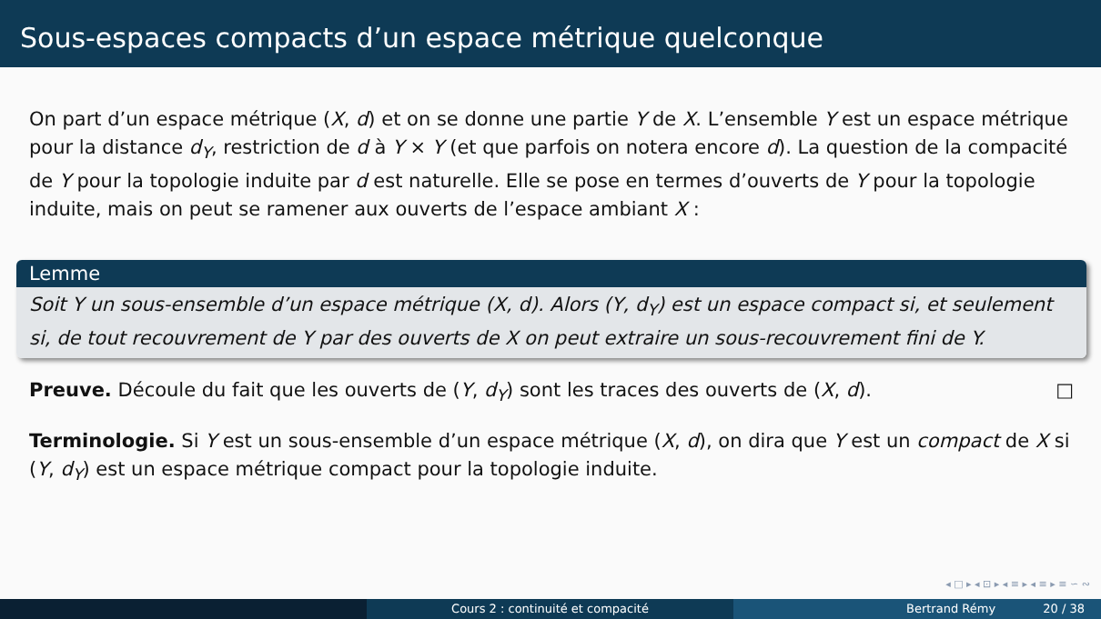Sous-espaces compacts d’un espace métrique quelconque
On part d’un espace métrique (X, d) et on se donne une partie Y de X. L’ensemble Y est un espace métrique pour la distance d<sub>Y</sub>, restriction de d à Y × Y (et que parfois on notera encore d). La question de la compacité de Y pour la topologie induite par d est naturelle. Elle se pose en termes d’ouverts de Y pour la topologie induite, mais on peut se ramener aux ouverts de l’espace ambiant X :
Lemme
Soit Y un sous-ensemble d’un espace métrique (X, d). Alors (Y, d<sub>Y</sub>) est un espace compact si, et seulement si, de tout recouvrement de Y par des ouverts de X on peut extraire un sous-recouvrement fini de Y.
Preuve. Découle du fait que les ouverts de (Y, d<sub>Y</sub>) sont les traces des ouverts de (X, d). □
Terminologie. Si Y est un sous-ensemble d’un espace métrique (X, d), on dira que Y est un compact de X si (Y, d<sub>Y</sub>) est un espace métrique compact pour la topologie induite.
◂ □ ▸ ◂ ⊡ ▸ ◂ ≡ ▸ ◂ ≡ ▸ ≡ ∽ ∾
Cours 2 : continuité et compacité Bertrand Rémy 20 / 38